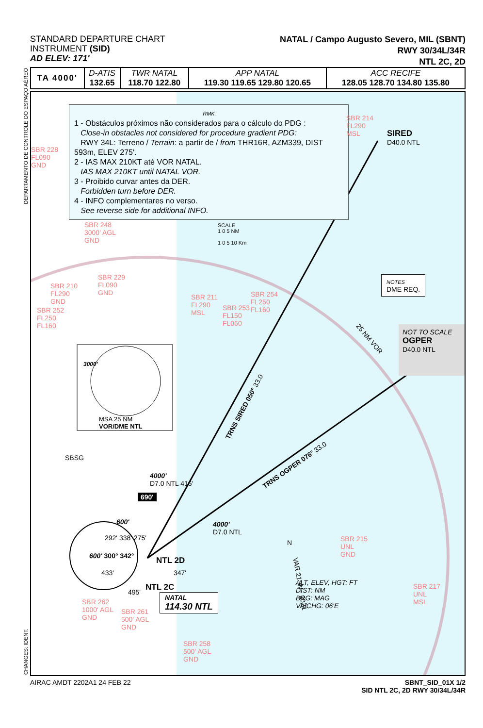STANDARD DEPARTURE CHART
INSTRUMENT (SID)
AD ELEV: 171'
NATAL / Campo Augusto Severo, MIL (SBNT)
RWY 30/34L/34R
NTL 2C, 2D
| TA 4000' | D-ATIS 132.65 | TWR NATAL 118.70 122.80 | APP NATAL 119.30 119.65 129.80 120.65 | ACC RECIFE 128.05 128.70 134.80 135.80 |
RMK
1 - Obstáculos próximos não considerados para o cálculo do PDG :
Close-in obstacles not considered for procedure gradient PDG:
RWY 34L: Terreno / Terrain: a partir de / from THR16R, AZM339, DIST 593m, ELEV 275'.
2 - IAS MAX 210KT até VOR NATAL.
IAS MAX 210KT until NATAL VOR.
3 - Proibido curvar antes da DER.
Forbidden turn before DER.
4 - INFO complementares no verso.
See reverse side for additional INFO.
SBR 214
FL290
MSL
SIRED
D40.0 NTL
SCALE
1 0 5 NM
1 0 5 10 Km
NOTES
DME REQ.
NOT TO SCALE
OGPER
D40.0 NTL
SBR 248
3000' AGL
GND
SBR 228
FL090
GND
SBR 229
FL090
GND
SBR 210
FL290
GND
SBR 252
FL250
FL160
SBR 211
FL290
MSL
SBR 253
FL150
FL060
SBR 254
FL250
FL160
3000'
MSA 25 NM
VOR/DME NTL
SBSG
TRNS SIRED 050° 33.0
TRNS OGPER 076° 33.0
4000'
D7.0 NTL 416'
690'
4000'
D7.0 NTL
600'
292' 338' 275'
600' 300° 342°
433'
NTL 2D
347'
495' NTL 2C
NATAL
114.30 NTL
N
VAR 21°W - 2021
ALT, ELEV, HGT: FT
DIST: NM
BRG: MAG
VA/CHG: 06'E
SBR 215
UNL
GND
SBR 217
UNL
MSL
SBR 262
1000' AGL
GND
SBR 261
500' AGL
GND
SBR 258
500' AGL
GND
25 NM VOR
DEPARTAMENTO DE CONTROLE DO ESPAÇO AÉREO
CHANGES: IDENT.
AIRAC AMDT 2202A1 24 FEB 22 SBNT_SID_01X 1/2
SID NTL 2C, 2D RWY 30/34L/34R